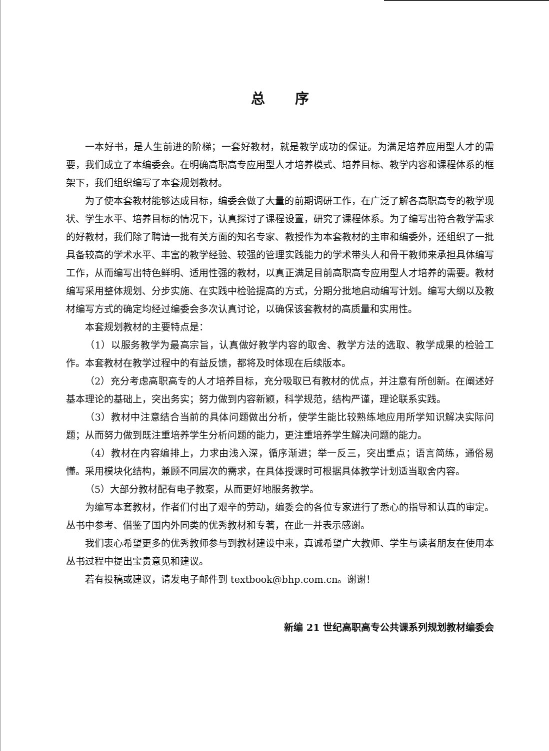总序
一本好书，是人生前进的阶梯；一套好教材，就是教学成功的保证。为满足培养应用型人才的需要，我们成立了本编委会。在明确高职高专应用型人才培养模式、培养目标、教学内容和课程体系的框架下，我们组织编写了本套规划教材。
为了使本套教材能够达成目标，编委会做了大量的前期调研工作，在广泛了解各高职高专的教学现状、学生水平、培养目标的情况下，认真探讨了课程设置，研究了课程体系。为了编写出符合教学需求的好教材，我们除了聘请一批有关方面的知名专家、教授作为本套教材的主审和编委外，还组织了一批具备较高的学术水平、丰富的教学经验、较强的管理实践能力的学术带头人和骨干教师来承担具体编写工作，从而编写出特色鲜明、适用性强的教材，以真正满足目前高职高专应用型人才培养的需要。教材编写采用整体规划、分步实施、在实践中检验提高的方式，分期分批地启动编写计划。编写大纲以及教材编写方式的确定均经过编委会多次认真讨论，以确保该套教材的高质量和实用性。
本套规划教材的主要特点是：
（1）以服务教学为最高宗旨，认真做好教学内容的取舍、教学方法的选取、教学成果的检验工作。本套教材在教学过程中的有益反馈，都将及时体现在后续版本。
（2）充分考虑高职高专的人才培养目标，充分吸取已有教材的优点，并注意有所创新。在阐述好基本理论的基础上，突出务实；努力做到内容新颖，科学规范，结构严谨，理论联系实践。
（3）教材中注意结合当前的具体问题做出分析，使学生能比较熟练地应用所学知识解决实际问题；从而努力做到既注重培养学生分析问题的能力，更注重培养学生解决问题的能力。
（4）教材在内容编排上，力求由浅入深，循序渐进；举一反三，突出重点；语言简练，通俗易懂。采用模块化结构，兼顾不同层次的需求，在具体授课时可根据具体教学计划适当取舍内容。
（5）大部分教材配有电子教案，从而更好地服务教学。
为编写本套教材，作者们付出了艰辛的劳动，编委会的各位专家进行了悉心的指导和认真的审定。丛书中参考、借鉴了国内外同类的优秀教材和专著，在此一并表示感谢。
我们衷心希望更多的优秀教师参与到教材建设中来，真诚希望广大教师、学生与读者朋友在使用本丛书过程中提出宝贵意见和建议。
若有投稿或建议，请发电子邮件到 textbook@bhp.com.cn。谢谢！
新编 21 世纪高职高专公共课系列规划教材编委会